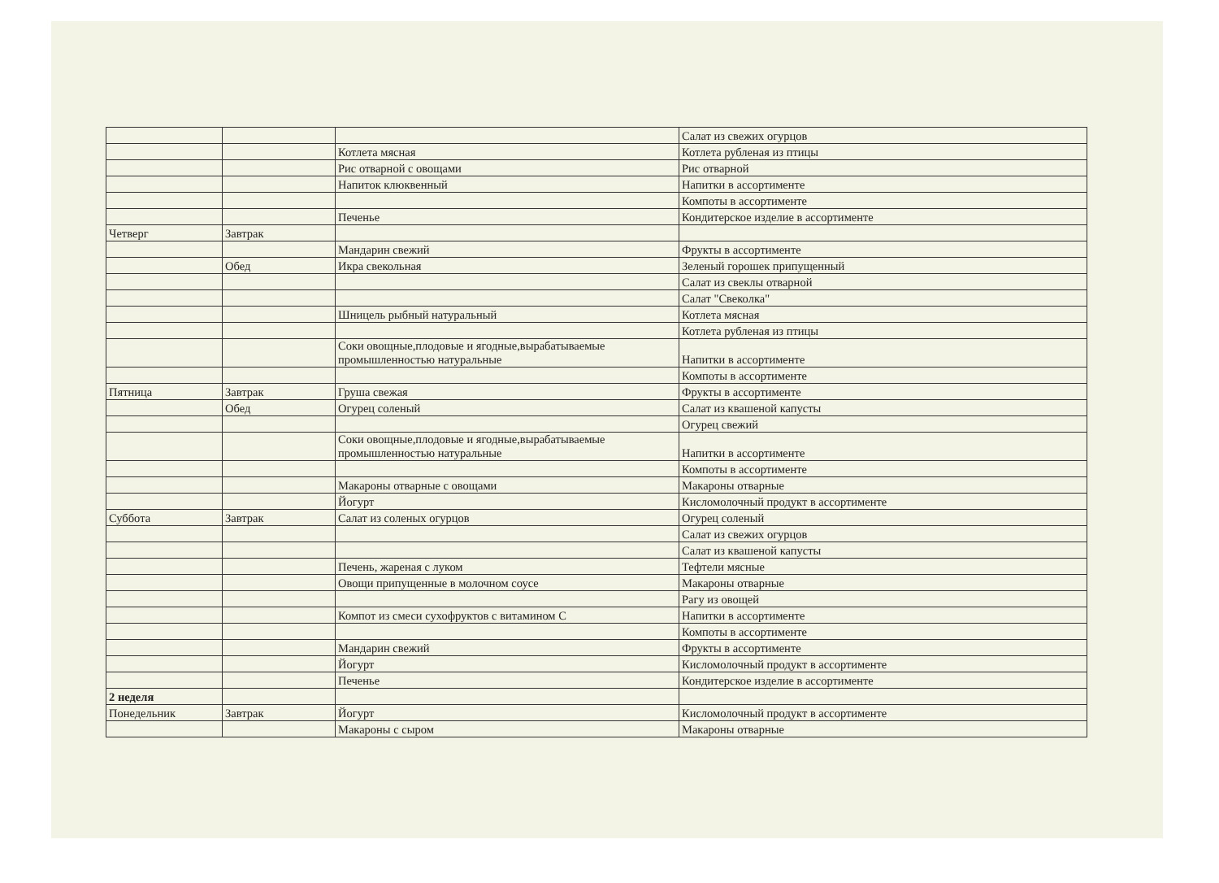| | | | Салат из свежих огурцов |
| | | Котлета мясная | Котлета рубленая из птицы |
| | | Рис отварной с овощами | Рис отварной |
| | | Напиток клюквенный | Напитки в ассортименте |
| | | | Компоты в ассортименте |
| | | Печенье | Кондитерское изделие в ассортименте |
| Четверг | Завтрак | | |
| | | Мандарин свежий | Фрукты в ассортименте |
| | Обед | Икра свекольная | Зеленый горошек припущенный |
| | | | Салат из свеклы отварной |
| | | | Салат "Свеколка" |
| | | Шницель рыбный натуральный | Котлета мясная |
| | | | Котлета рубленая из птицы |
| | | Соки овощные,плодовые и ягодные,вырабатываемые промышленностью натуральные | Напитки в ассортименте |
| | | | Компоты в ассортименте |
| Пятница | Завтрак | Груша свежая | Фрукты в ассортименте |
| | Обед | Огурец соленый | Салат из квашеной капусты |
| | | | Огурец свежий |
| | | Соки овощные,плодовые и ягодные,вырабатываемые промышленностью натуральные | Напитки в ассортименте |
| | | | Компоты в ассортименте |
| | | Макароны отварные с овощами | Макароны отварные |
| | | Йогурт | Кисломолочный продукт в ассортименте |
| Суббота | Завтрак | Салат из соленых огурцов | Огурец соленый |
| | | | Салат из свежих огурцов |
| | | | Салат из квашеной капусты |
| | | Печень, жареная с луком | Тефтели мясные |
| | | Овощи припущенные в молочном соусе | Макароны отварные |
| | | | Рагу из овощей |
| | | Компот из смеси сухофруктов с витамином С | Напитки в ассортименте |
| | | | Компоты в ассортименте |
| | | Мандарин свежий | Фрукты в ассортименте |
| | | Йогурт | Кисломолочный продукт в ассортименте |
| | | Печенье | Кондитерское изделие в ассортименте |
| 2 неделя | | | |
| Понедельник | Завтрак | Йогурт | Кисломолочный продукт в ассортименте |
| | | Макароны с сыром | Макароны отварные |